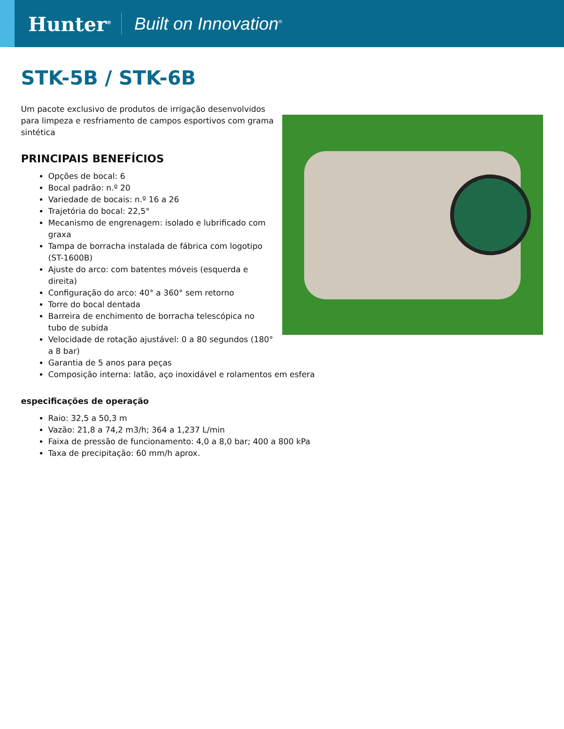Hunter<sup>®</sup>
Built on Innovation<sup>®</sup>
STK-5B / STK-6B
Um pacote exclusivo de produtos de irrigação desenvolvidos para limpeza e resfriamento de campos esportivos com grama sintética
PRINCIPAIS BENEFÍCIOS
Opções de bocal: 6
Bocal padrão: n.º 20
Variedade de bocais: n.º 16 a 26
Trajetória do bocal: 22,5°
Mecanismo de engrenagem: isolado e lubrificado com graxa
Tampa de borracha instalada de fábrica com logotipo (ST-1600B)
Ajuste do arco: com batentes móveis (esquerda e direita)
Configuração do arco: 40° a 360° sem retorno
Torre do bocal dentada
Barreira de enchimento de borracha telescópica no tubo de subida
Velocidade de rotação ajustável: 0 a 80 segundos (180° a 8 bar)
Garantia de 5 anos para peças
Composição interna: latão, aço inoxidável e rolamentos em esfera
especificações de operação
Raio: 32,5 a 50,3 m
Vazão: 21,8 a 74,2 m3/h; 364 a 1,237 L/min
Faixa de pressão de funcionamento: 4,0 a 8,0 bar; 400 a 800 kPa
Taxa de precipitação: 60 mm/h aprox.